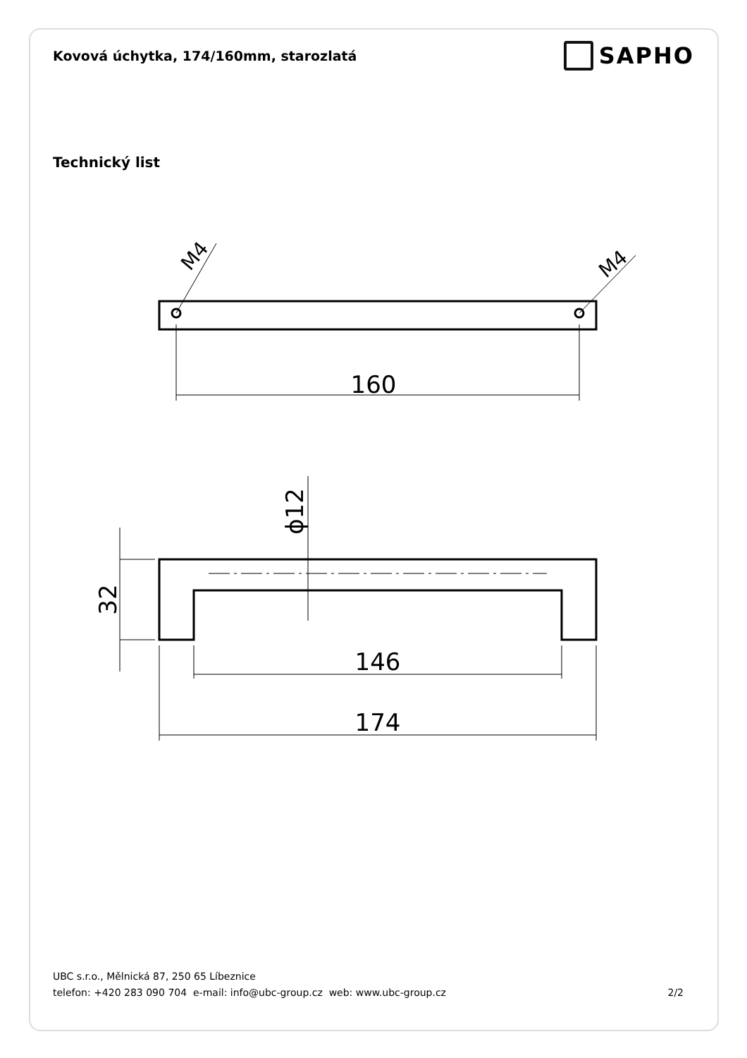Kovová úchytka, 174/160mm, starozlatá
SAPHO
Technický list
160
M4
M4
32
ϕ12
146
174
UBC s.r.o., Mělnická 87, 250 65 Líbeznice
telefon: +420 283 090 704 e-mail: info@ubc-group.cz web: www.ubc-group.cz 2/2